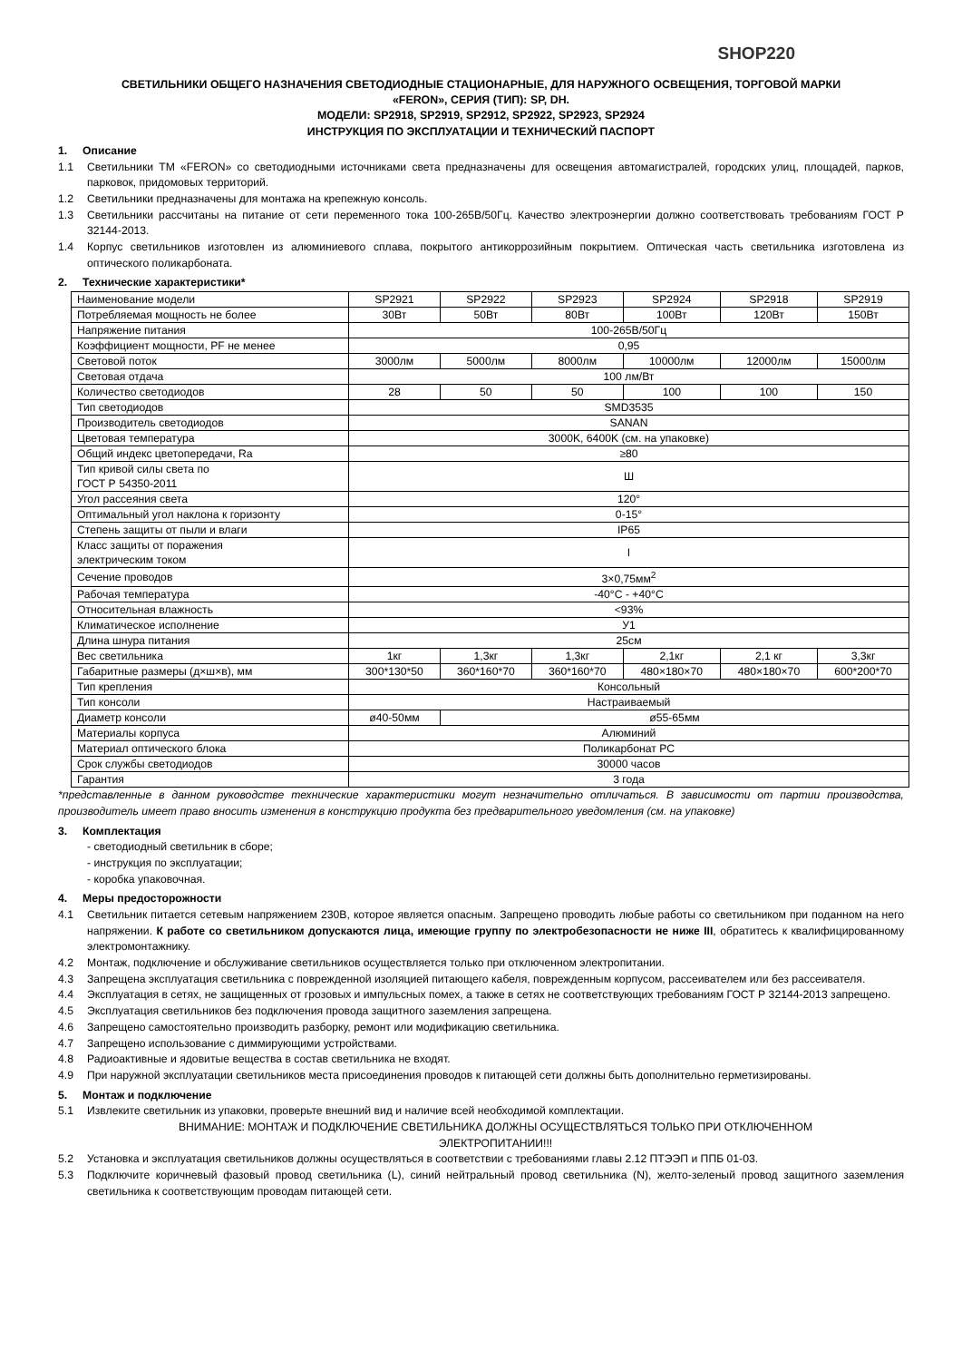SHOP220
СВЕТИЛЬНИКИ ОБЩЕГО НАЗНАЧЕНИЯ СВЕТОДИОДНЫЕ СТАЦИОНАРНЫЕ, ДЛЯ НАРУЖНОГО ОСВЕЩЕНИЯ, ТОРГОВОЙ МАРКИ
«FERON», СЕРИЯ (ТИП): SP, DH.
МОДЕЛИ: SP2918, SP2919, SP2912, SP2922, SP2923, SP2924
ИНСТРУКЦИЯ ПО ЭКСПЛУАТАЦИИ И ТЕХНИЧЕСКИЙ ПАСПОРТ
1. Описание
1.1 Светильники ТМ «FERON» со светодиодными источниками света предназначены для освещения автомагистралей, городских улиц, площадей, парков, парковок, придомовых территорий.
1.2 Светильники предназначены для монтажа на крепежную консоль.
1.3 Светильники рассчитаны на питание от сети переменного тока 100-265В/50Гц. Качество электроэнергии должно соответствовать требованиям ГОСТ Р 32144-2013.
1.4 Корпус светильников изготовлен из алюминиевого сплава, покрытого антикоррозийным покрытием. Оптическая часть светильника изготовлена из оптического поликарбоната.
2. Технические характеристики*
| Наименование модели | SP2921 | SP2922 | SP2923 | SP2924 | SP2918 | SP2919 |
| Потребляемая мощность не более | 30Вт | 50Вт | 80Вт | 100Вт | 120Вт | 150Вт |
| Напряжение питания | 100-265В/50Гц | | | | | |
| Коэффициент мощности, PF не менее | 0,95 | | | | | |
| Световой поток | 3000лм | 5000лм | 8000лм | 10000лм | 12000лм | 15000лм |
| Световая отдача | 100 лм/Вт | | | | | |
| Количество светодиодов | 28 | 50 | 50 | 100 | 100 | 150 |
| Тип светодиодов | SMD3535 | | | | | |
| Производитель светодиодов | SANAN | | | | | |
| Цветовая температура | 3000K, 6400K (см. на упаковке) | | | | | |
| Общий индекс цветопередачи, Ra | ≥80 | | | | | |
| Тип кривой силы света по ГОСТ Р 54350-2011 | Ш | | | | | |
| Угол рассеяния света | 120° | | | | | |
| Оптимальный угол наклона к горизонту | 0-15° | | | | | |
| Степень защиты от пыли и влаги | IP65 | | | | | |
| Класс защиты от поражения электрическим током | I | | | | | |
| Сечение проводов | 3×0,75мм<sup>2</sup> | | | | | |
| Рабочая температура | -40°C - +40°C | | | | | |
| Относительная влажность | <93% | | | | | |
| Климатическое исполнение | У1 | | | | | |
| Длина шнура питания | 25см | | | | | |
| Вес светильника | 1кг | 1,3кг | 1,3кг | 2,1кг | 2,1 кг | 3,3кг |
| Габаритные размеры (д×ш×в), мм | 300*130*50 | 360*160*70 | 360*160*70 | 480×180×70 | 480×180×70 | 600*200*70 |
| Тип крепления | Консольный | | | | | |
| Тип консоли | Настраиваемый | | | | | |
| Диаметр консоли | ø40-50мм | ø55-65мм | | | | |
| Материалы корпуса | Алюминий | | | | | |
| Материал оптического блока | Поликарбонат PC | | | | | |
| Срок службы светодиодов | 30000 часов | | | | | |
| Гарантия | 3 года | | | | | |
*представленные в данном руководстве технические характеристики могут незначительно отличаться. В зависимости от партии производства, производитель имеет право вносить изменения в конструкцию продукта без предварительного уведомления (см. на упаковке)
3. Комплектация
- светодиодный светильник в сборе;
- инструкция по эксплуатации;
- коробка упаковочная.
4. Меры предосторожности
4.1 Светильник питается сетевым напряжением 230В, которое является опасным. Запрещено проводить любые работы со светильником при поданном на него напряжении. К работе со светильником допускаются лица, имеющие группу по электробезопасности не ниже III, обратитесь к квалифицированному электромонтажнику.
4.2 Монтаж, подключение и обслуживание светильников осуществляется только при отключенном электропитании.
4.3 Запрещена эксплуатация светильника с поврежденной изоляцией питающего кабеля, поврежденным корпусом, рассеивателем или без рассеивателя.
4.4 Эксплуатация в сетях, не защищенных от грозовых и импульсных помех, а также в сетях не соответствующих требованиям ГОСТ Р 32144-2013 запрещено.
4.5 Эксплуатация светильников без подключения провода защитного заземления запрещена.
4.6 Запрещено самостоятельно производить разборку, ремонт или модификацию светильника.
4.7 Запрещено использование с диммирующими устройствами.
4.8 Радиоактивные и ядовитые вещества в состав светильника не входят.
4.9 При наружной эксплуатации светильников места присоединения проводов к питающей сети должны быть дополнительно герметизированы.
5. Монтаж и подключение
5.1 Извлеките светильник из упаковки, проверьте внешний вид и наличие всей необходимой комплектации.
ВНИМАНИЕ: МОНТАЖ И ПОДКЛЮЧЕНИЕ СВЕТИЛЬНИКА ДОЛЖНЫ ОСУЩЕСТВЛЯТЬСЯ ТОЛЬКО ПРИ ОТКЛЮЧЕННОМ
ЭЛЕКТРОПИТАНИИ!!!
5.2 Установка и эксплуатация светильников должны осуществляться в соответствии с требованиями главы 2.12 ПТЭЭП и ППБ 01-03.
5.3 Подключите коричневый фазовый провод светильника (L), синий нейтральный провод светильника (N), желто-зеленый провод защитного заземления светильника к соответствующим проводам питающей сети.